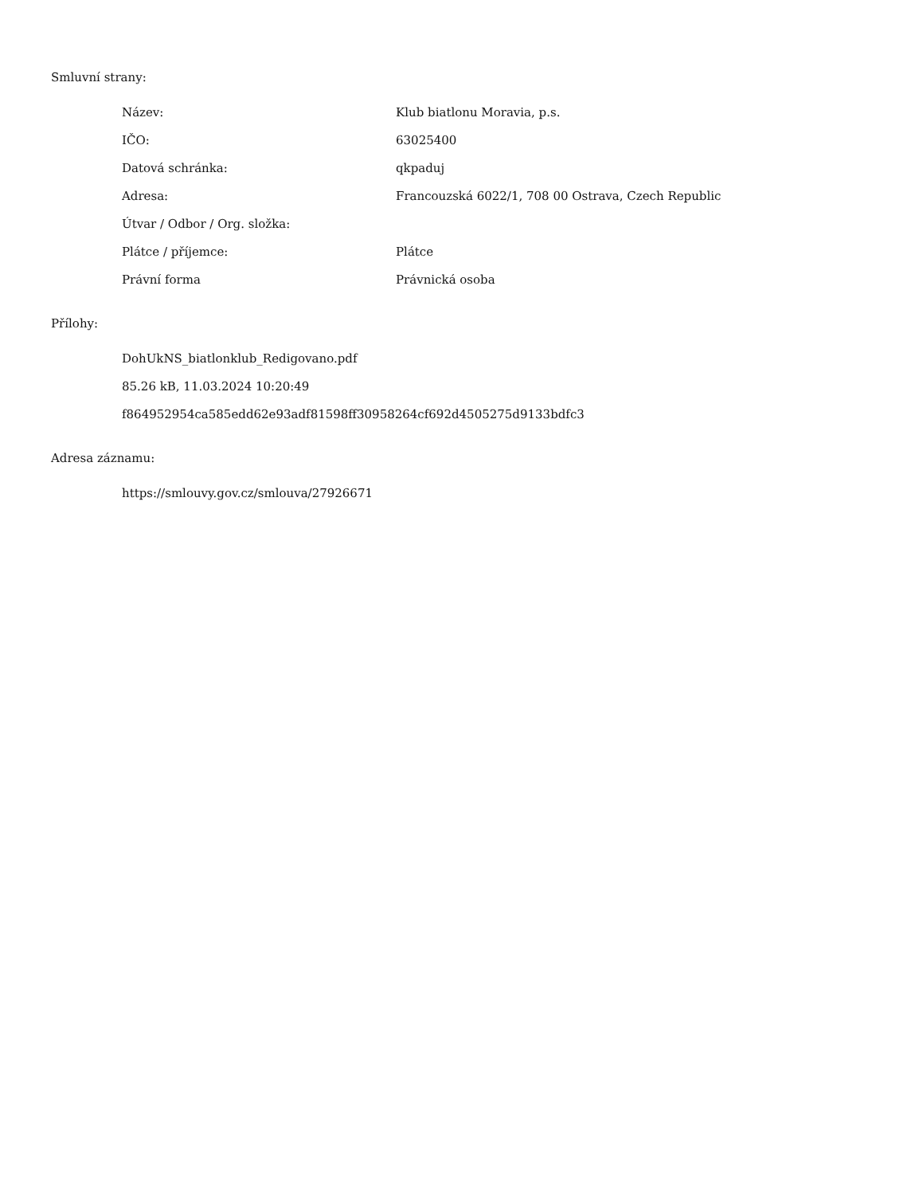Smluvní strany:
| Název: | Klub biatlonu Moravia, p.s. |
| IČO: | 63025400 |
| Datová schránka: | qkpaduj |
| Adresa: | Francouzská 6022/1, 708 00 Ostrava, Czech Republic |
| Útvar / Odbor / Org. složka: | |
| Plátce / příjemce: | Plátce |
| Právní forma | Právnická osoba |
Přílohy:
| DohUkNS_biatlonklub_Redigovano.pdf |
| 85.26 kB, 11.03.2024 10:20:49 |
| f864952954ca585edd62e93adf81598ff30958264cf692d4505275d9133bdfc3 |
Adresa záznamu:
| https://smlouvy.gov.cz/smlouva/27926671 |